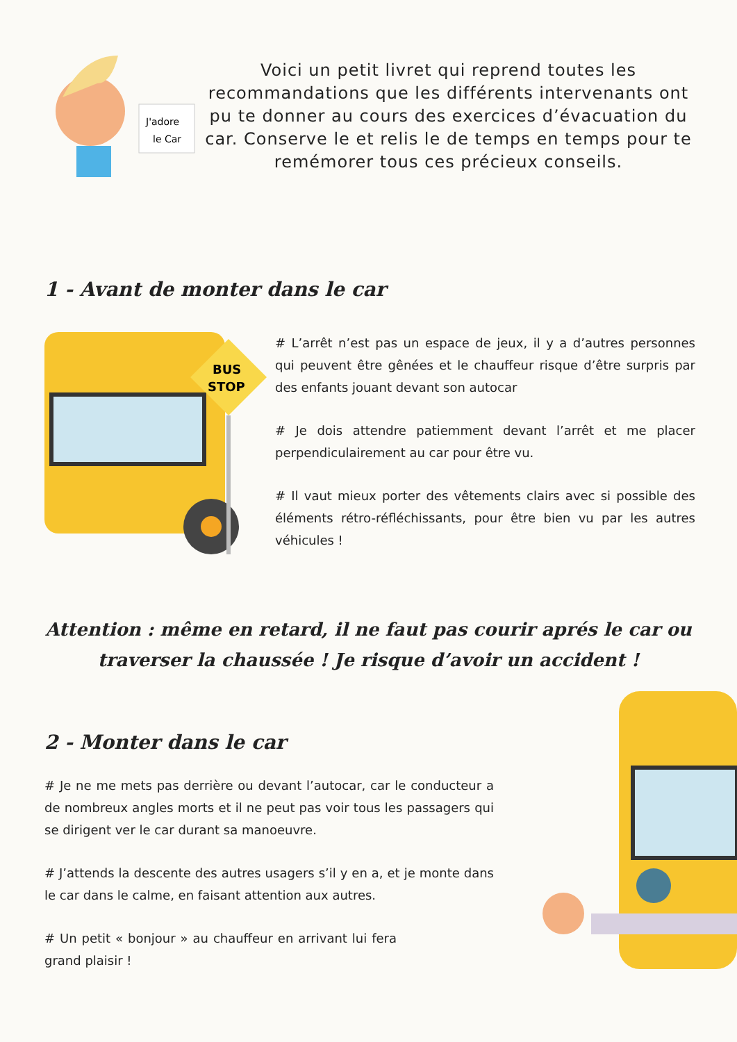J'adore
le Car
Voici un petit livret qui reprend toutes les recommandations que les différents intervenants ont pu te donner au cours des exercices d’évacuation du car. Conserve le et relis le de temps en temps pour te remémorer tous ces précieux conseils.
1 - Avant de monter dans le car
BUS
STOP
# L’arrêt n’est pas un espace de jeux, il y a d’autres personnes qui peuvent être gênées et le chauffeur risque d’être surpris par des enfants jouant devant son autocar
# Je dois attendre patiemment devant l’arrêt et me placer perpendiculairement au car pour être vu.
# Il vaut mieux porter des vêtements clairs avec si possible des éléments rétro-réfléchissants, pour être bien vu par les autres véhicules !
Attention : même en retard, il ne faut pas courir aprés le car ou traverser la chaussée ! Je risque d’avoir un accident !
2 - Monter dans le car
# Je ne me mets pas derrière ou devant l’autocar, car le conducteur a de nombreux angles morts et il ne peut pas voir tous les passagers qui se dirigent ver le car durant sa manoeuvre.
# J’attends la descente des autres usagers s’il y en a, et je monte dans le car dans le calme, en faisant attention aux autres.
# Un petit « bonjour » au chauffeur en arrivant lui fera grand plaisir !